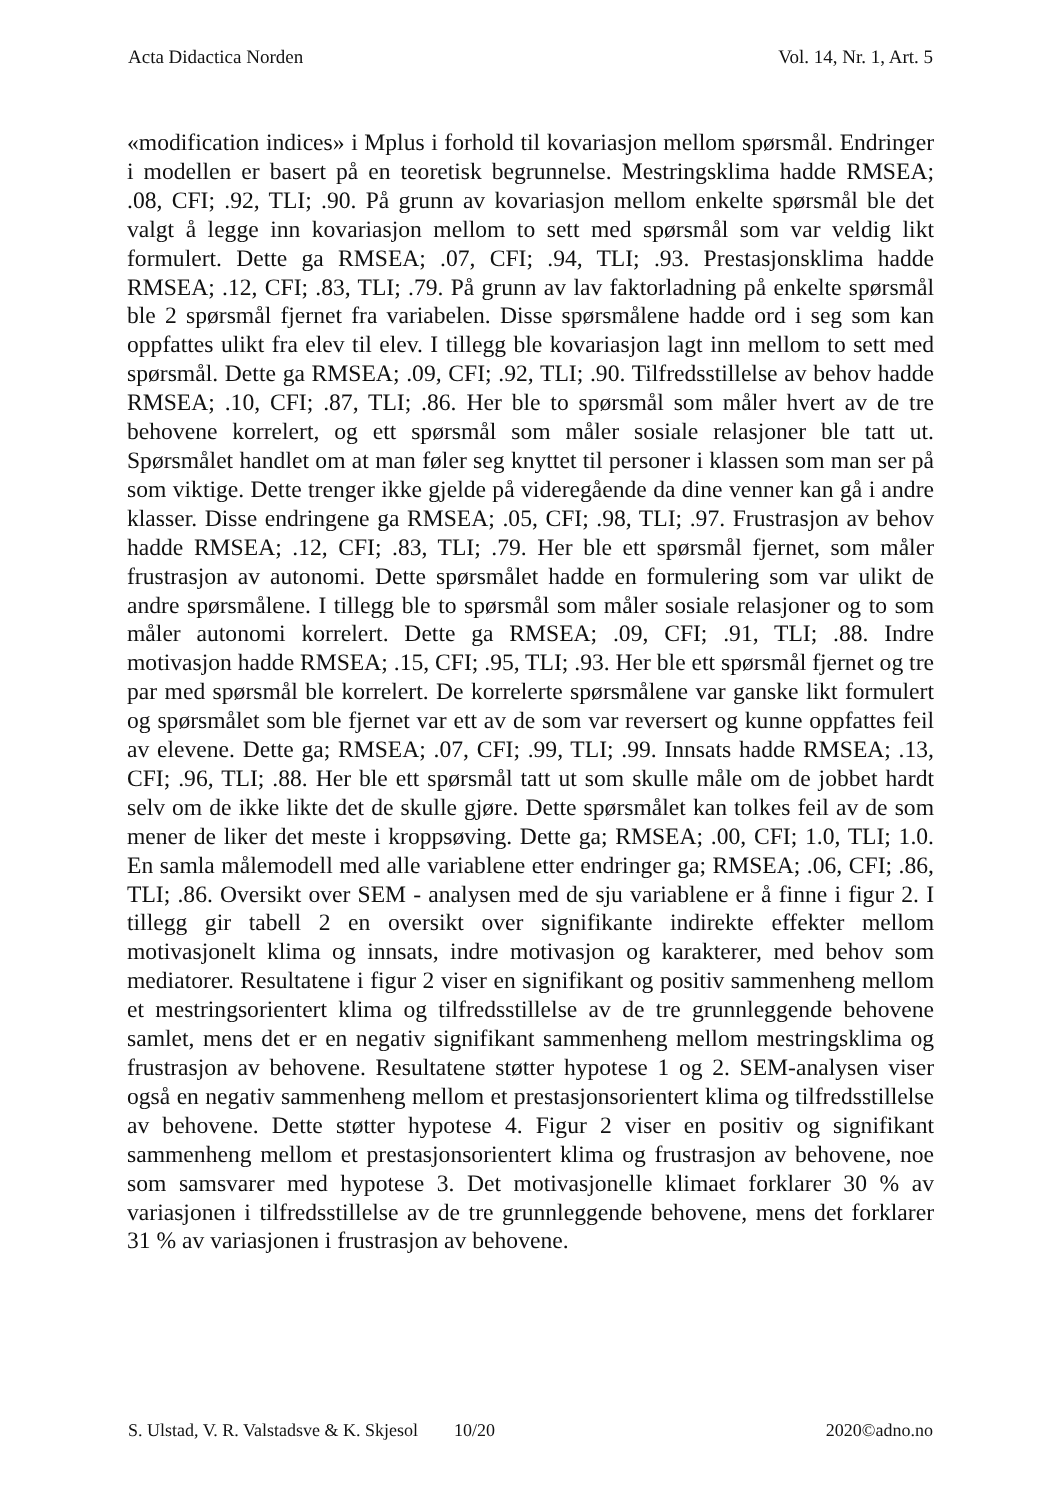Acta Didactica Norden Vol. 14, Nr. 1, Art. 5
«modification indices» i Mplus i forhold til kovariasjon mellom spørsmål. Endringer i modellen er basert på en teoretisk begrunnelse. Mestringsklima hadde RMSEA; .08, CFI; .92, TLI; .90. På grunn av kovariasjon mellom enkelte spørsmål ble det valgt å legge inn kovariasjon mellom to sett med spørsmål som var veldig likt formulert. Dette ga RMSEA; .07, CFI; .94, TLI; .93. Prestasjonsklima hadde RMSEA; .12, CFI; .83, TLI; .79. På grunn av lav faktorladning på enkelte spørsmål ble 2 spørsmål fjernet fra variabelen. Disse spørsmålene hadde ord i seg som kan oppfattes ulikt fra elev til elev. I tillegg ble kovariasjon lagt inn mellom to sett med spørsmål. Dette ga RMSEA; .09, CFI; .92, TLI; .90. Tilfredsstillelse av behov hadde RMSEA; .10, CFI; .87, TLI; .86. Her ble to spørsmål som måler hvert av de tre behovene korrelert, og ett spørsmål som måler sosiale relasjoner ble tatt ut. Spørsmålet handlet om at man føler seg knyttet til personer i klassen som man ser på som viktige. Dette trenger ikke gjelde på videregående da dine venner kan gå i andre klasser. Disse endringene ga RMSEA; .05, CFI; .98, TLI; .97. Frustrasjon av behov hadde RMSEA; .12, CFI; .83, TLI; .79. Her ble ett spørsmål fjernet, som måler frustrasjon av autonomi. Dette spørsmålet hadde en formulering som var ulikt de andre spørsmålene. I tillegg ble to spørsmål som måler sosiale relasjoner og to som måler autonomi korrelert. Dette ga RMSEA; .09, CFI; .91, TLI; .88. Indre motivasjon hadde RMSEA; .15, CFI; .95, TLI; .93. Her ble ett spørsmål fjernet og tre par med spørsmål ble korrelert. De korrelerte spørsmålene var ganske likt formulert og spørsmålet som ble fjernet var ett av de som var reversert og kunne oppfattes feil av elevene. Dette ga; RMSEA; .07, CFI; .99, TLI; .99. Innsats hadde RMSEA; .13, CFI; .96, TLI; .88. Her ble ett spørsmål tatt ut som skulle måle om de jobbet hardt selv om de ikke likte det de skulle gjøre. Dette spørsmålet kan tolkes feil av de som mener de liker det meste i kroppsøving. Dette ga; RMSEA; .00, CFI; 1.0, TLI; 1.0. En samla målemodell med alle variablene etter endringer ga; RMSEA; .06, CFI; .86, TLI; .86. Oversikt over SEM - analysen med de sju variablene er å finne i figur 2. I tillegg gir tabell 2 en oversikt over signifikante indirekte effekter mellom motivasjonelt klima og innsats, indre motivasjon og karakterer, med behov som mediatorer. Resultatene i figur 2 viser en signifikant og positiv sammenheng mellom et mestringsorientert klima og tilfredsstillelse av de tre grunnleggende behovene samlet, mens det er en negativ signifikant sammenheng mellom mestringsklima og frustrasjon av behovene. Resultatene støtter hypotese 1 og 2. SEM-analysen viser også en negativ sammenheng mellom et prestasjonsorientert klima og tilfredsstillelse av behovene. Dette støtter hypotese 4. Figur 2 viser en positiv og signifikant sammenheng mellom et prestasjonsorientert klima og frustrasjon av behovene, noe som samsvarer med hypotese 3. Det motivasjonelle klimaet forklarer 30 % av variasjonen i tilfredsstillelse av de tre grunnleggende behovene, mens det forklarer 31 % av variasjonen i frustrasjon av behovene.
S. Ulstad, V. R. Valstadsve & K. Skjesol 10/20 2020©adno.no